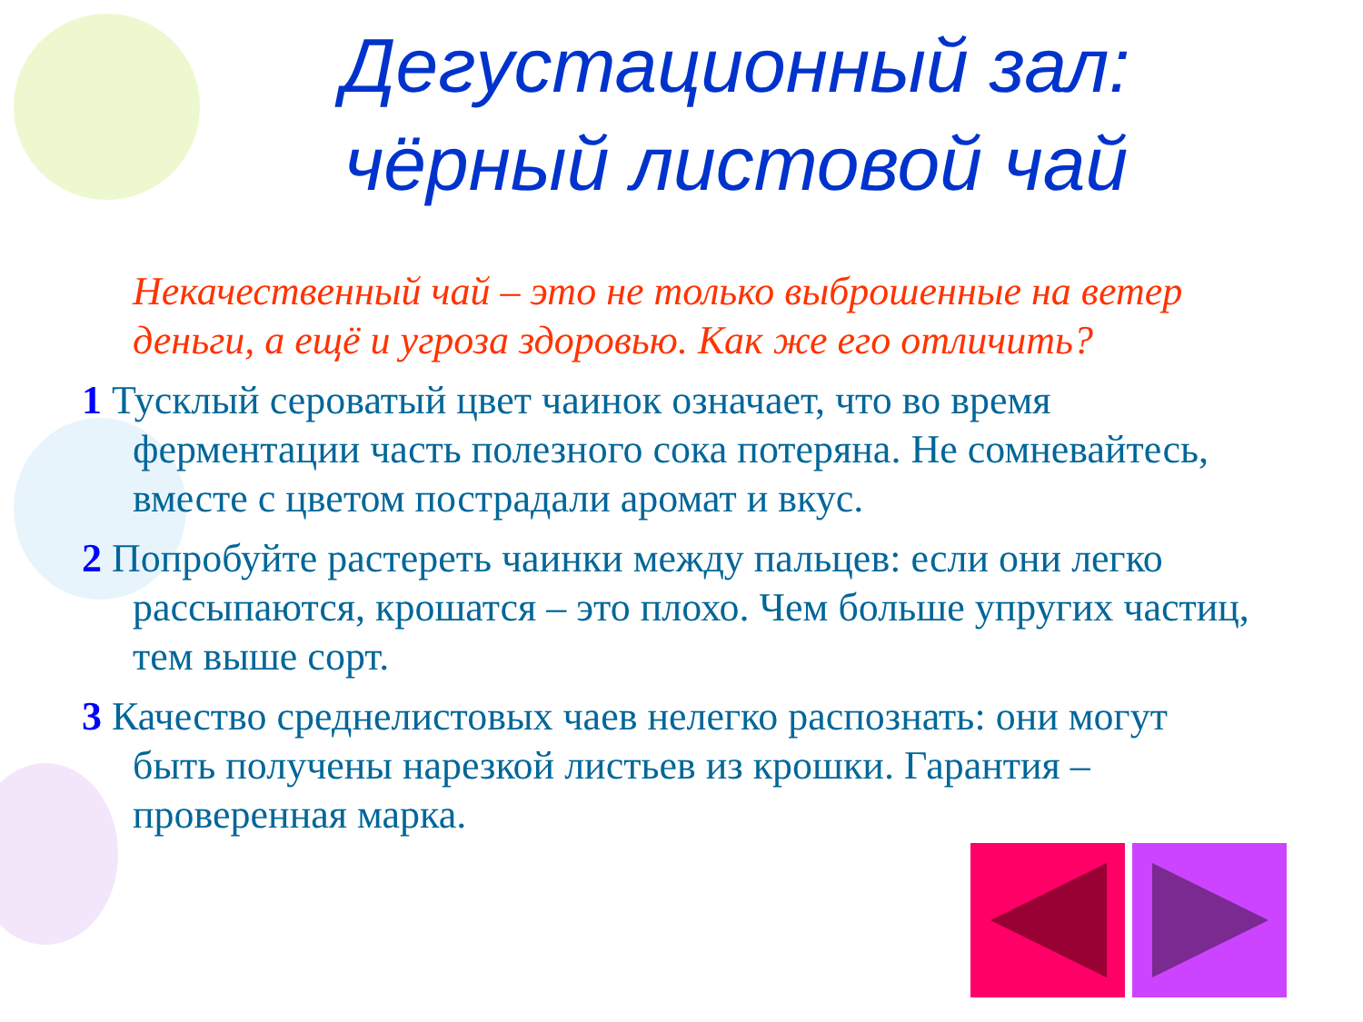Дегустационный зал:
чёрный листовой чай
Некачественный чай – это не только выброшенные на ветер деньги, а ещё и угроза здоровью. Как же его отличить?
1 Тусклый сероватый цвет чаинок означает, что во время ферментации часть полезного сока потеряна. Не сомневайтесь, вместе с цветом пострадали аромат и вкус.
2 Попробуйте растереть чаинки между пальцев: если они легко рассыпаются, крошатся – это плохо. Чем больше упругих частиц, тем выше сорт.
3 Качество среднелистовых чаев нелегко распознать: они могут быть получены нарезкой листьев из крошки. Гарантия – проверенная марка.